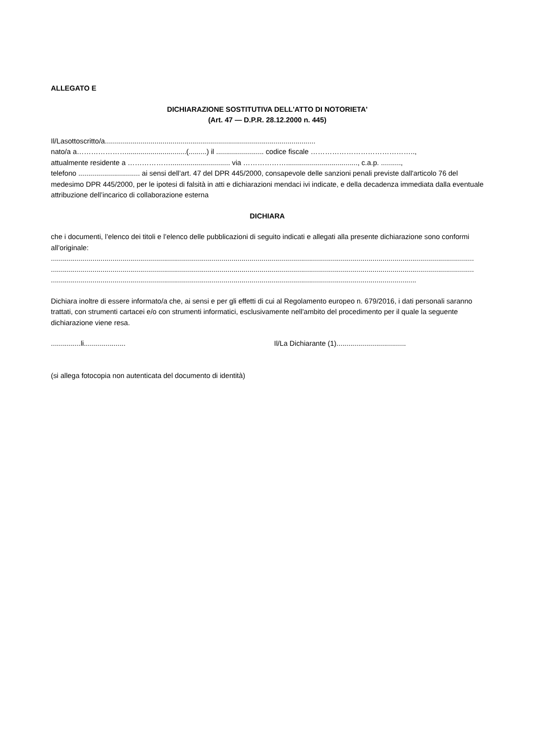ALLEGATO E
DICHIARAZIONE SOSTITUTIVA DELL'ATTO DI NOTORIETA'
(Art. 47 — D.P.R. 28.12.2000 n. 445)
Il/Lasottoscritto/a..........................................................................................................
nato/a a…………………..............................(.........) il ........................ codice fiscale ……………………………………..,
attualmente residente a ……………….............................. via ………………...................................., c.a.p. ..........,
telefono ............................... ai sensi dell’art. 47 del DPR 445/2000, consapevole delle sanzioni penali previste dall'articolo 76 del medesimo DPR 445/2000, per le ipotesi di falsità in atti e dichiarazioni mendaci ivi indicate, e della decadenza immediata dalla eventuale attribuzione dell’incarico di collaborazione esterna
DICHIARA
che i documenti, l’elenco dei titoli e l’elenco delle pubblicazioni di seguito indicati e allegati alla presente dichiarazione sono conformi all’originale:
.....................................................................................................................................................................................................................
.....................................................................................................................................................................................................................
........................................................................................................................................................................................
Dichiara inoltre di essere informato/a che, ai sensi e per gli effetti di cui al Regolamento europeo n. 679/2016, i dati personali saranno trattati, con strumenti cartacei e/o con strumenti informatici, esclusivamente nell'ambito del procedimento per il quale la seguente dichiarazione viene resa.
...............li..................... Il/La Dichiarante (1)...................................
(si allega fotocopia non autenticata del documento di identità)